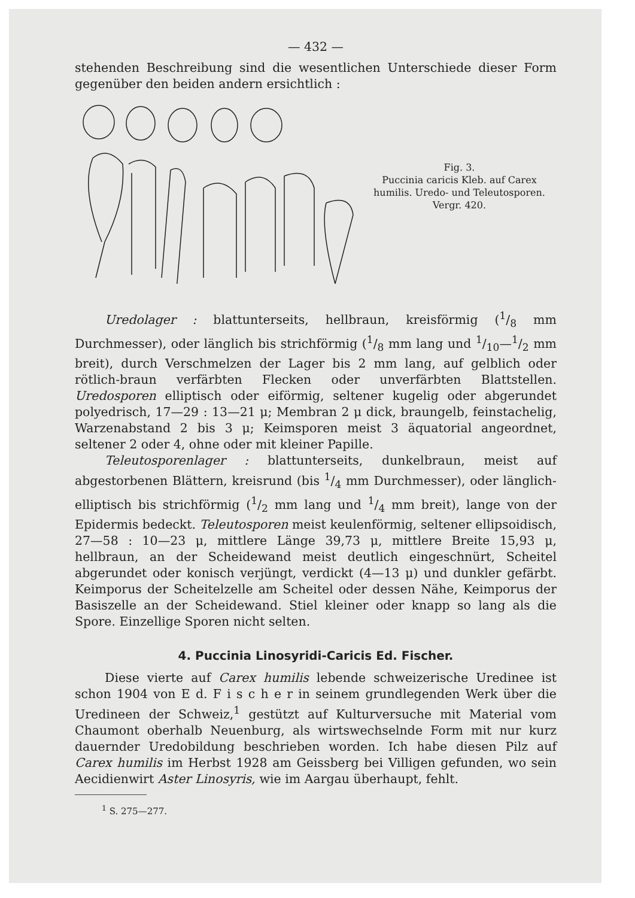— 432 —
stehenden Beschreibung sind die wesentlichen Unterschiede dieser Form gegenüber den beiden andern ersichtlich :
Fig. 3.
Puccinia caricis Kleb. auf Carex humilis. Uredo- und Teleutosporen. Vergr. 420.
Uredolager : blattunterseits, hellbraun, kreisförmig (1/8 mm Durchmesser), oder länglich bis strichförmig (1/8 mm lang und 1/10—1/2 mm breit), durch Verschmelzen der Lager bis 2 mm lang, auf gelblich oder rötlich-braun verfärbten Flecken oder unverfärbten Blattstellen. Uredosporen elliptisch oder eiförmig, seltener kugelig oder abgerundet polyedrisch, 17—29 : 13—21 μ; Membran 2 μ dick, braungelb, feinstachelig, Warzenabstand 2 bis 3 μ; Keimsporen meist 3 äquatorial angeordnet, seltener 2 oder 4, ohne oder mit kleiner Papille.
Teleutosporenlager : blattunterseits, dunkelbraun, meist auf abgestorbenen Blättern, kreisrund (bis 1/4 mm Durchmesser), oder länglich-elliptisch bis strichförmig (1/2 mm lang und 1/4 mm breit), lange von der Epidermis bedeckt. Teleutosporen meist keulenförmig, seltener ellipsoidisch, 27—58 : 10—23 μ, mittlere Länge 39,73 μ, mittlere Breite 15,93 μ, hellbraun, an der Scheidewand meist deutlich eingeschnürt, Scheitel abgerundet oder konisch verjüngt, verdickt (4—13 μ) und dunkler gefärbt. Keimporus der Scheitelzelle am Scheitel oder dessen Nähe, Keimporus der Basiszelle an der Scheidewand. Stiel kleiner oder knapp so lang als die Spore. Einzellige Sporen nicht selten.
4. Puccinia Linosyridi-Caricis Ed. Fischer.
Diese vierte auf Carex humilis lebende schweizerische Uredinee ist schon 1904 von E d. F i s c h e r in seinem grundlegenden Werk über die Uredineen der Schweiz,<sup>1</sup> gestützt auf Kulturversuche mit Material vom Chaumont oberhalb Neuenburg, als wirtswechselnde Form mit nur kurz dauernder Uredobildung beschrieben worden. Ich habe diesen Pilz auf Carex humilis im Herbst 1928 am Geissberg bei Villigen gefunden, wo sein Aecidienwirt Aster Linosyris, wie im Aargau überhaupt, fehlt.
<sup>1</sup> S. 275—277.